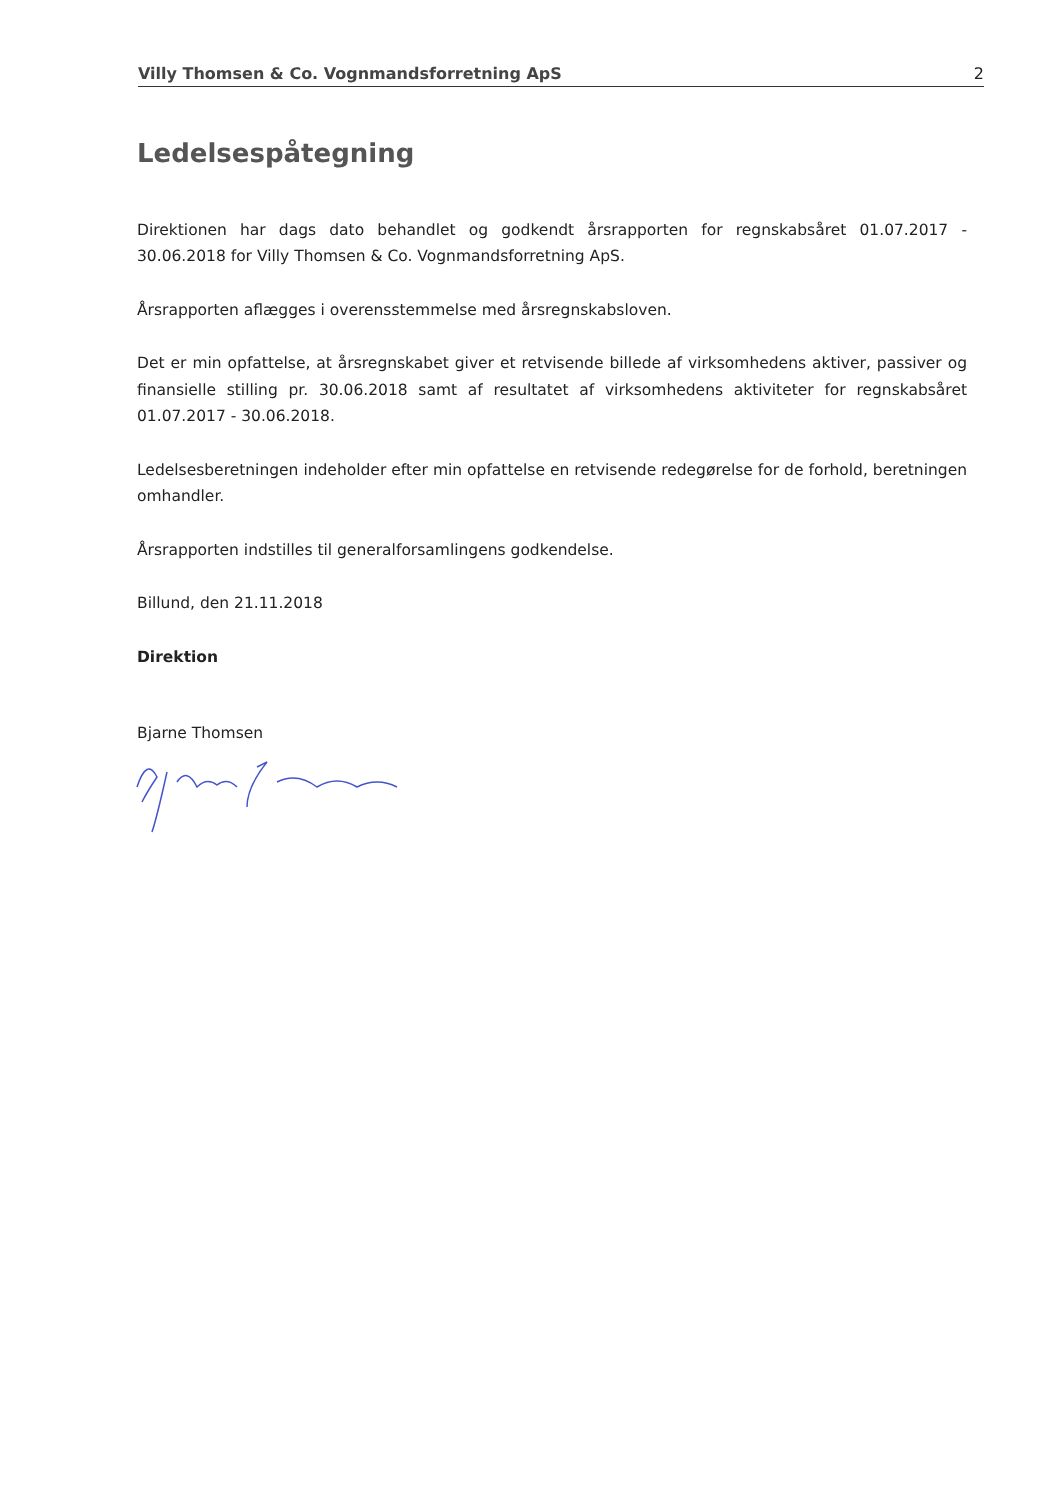Villy Thomsen & Co. Vognmandsforretning ApS 2
Ledelsespåtegning
Direktionen har dags dato behandlet og godkendt årsrapporten for regnskabsåret 01.07.2017 - 30.06.2018 for Villy Thomsen & Co. Vognmandsforretning ApS.
Årsrapporten aflægges i overensstemmelse med årsregnskabsloven.
Det er min opfattelse, at årsregnskabet giver et retvisende billede af virksomhedens aktiver, passiver og finansielle stilling pr. 30.06.2018 samt af resultatet af virksomhedens aktiviteter for regnskabsåret 01.07.2017 - 30.06.2018.
Ledelsesberetningen indeholder efter min opfattelse en retvisende redegørelse for de forhold, beretningen omhandler.
Årsrapporten indstilles til generalforsamlingens godkendelse.
Billund, den 21.11.2018
Direktion
Bjarne Thomsen